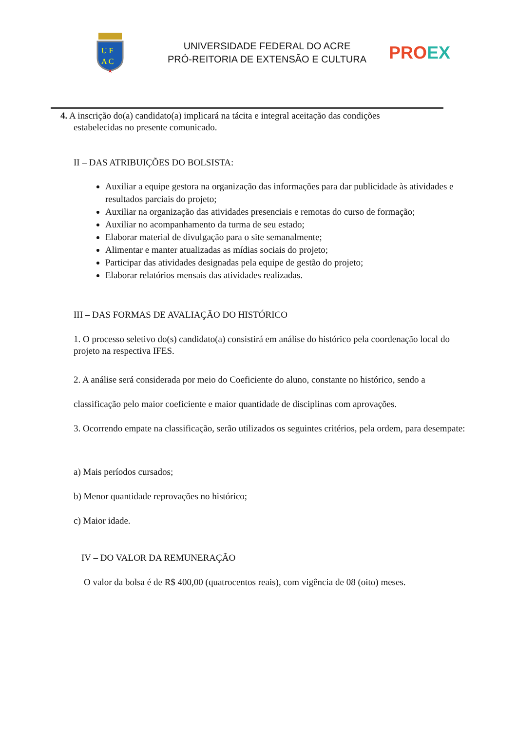U F
A C
UNIVERSIDADE FEDERAL DO ACRE
PRÓ-REITORIA DE EXTENSÃO E CULTURA
PR OEX
4. A inscrição do(a) candidato(a) implicará na tácita e integral aceitação das condições
estabelecidas no presente comunicado.
II – DAS ATRIBUIÇÕES DO BOLSISTA:
Auxiliar a equipe gestora na organização das informações para dar publicidade às atividades e resultados parciais do projeto;
Auxiliar na organização das atividades presenciais e remotas do curso de formação;
Auxiliar no acompanhamento da turma de seu estado;
Elaborar material de divulgação para o site semanalmente;
Alimentar e manter atualizadas as mídias sociais do projeto;
Participar das atividades designadas pela equipe de gestão do projeto;
Elaborar relatórios mensais das atividades realizadas.
III – DAS FORMAS DE AVALIAÇÃO DO HISTÓRICO
1. O processo seletivo do(s) candidato(a) consistirá em análise do histórico pela coordenação local do projeto na respectiva IFES.
2. A análise será considerada por meio do Coeficiente do aluno, constante no histórico, sendo a classificação pelo maior coeficiente e maior quantidade de disciplinas com aprovações.
3. Ocorrendo empate na classificação, serão utilizados os seguintes critérios, pela ordem, para desempate:
a) Mais períodos cursados;
b) Menor quantidade reprovações no histórico;
c) Maior idade.
IV – DO VALOR DA REMUNERAÇÃO
O valor da bolsa é de R$ 400,00 (quatrocentos reais), com vigência de 08 (oito) meses.